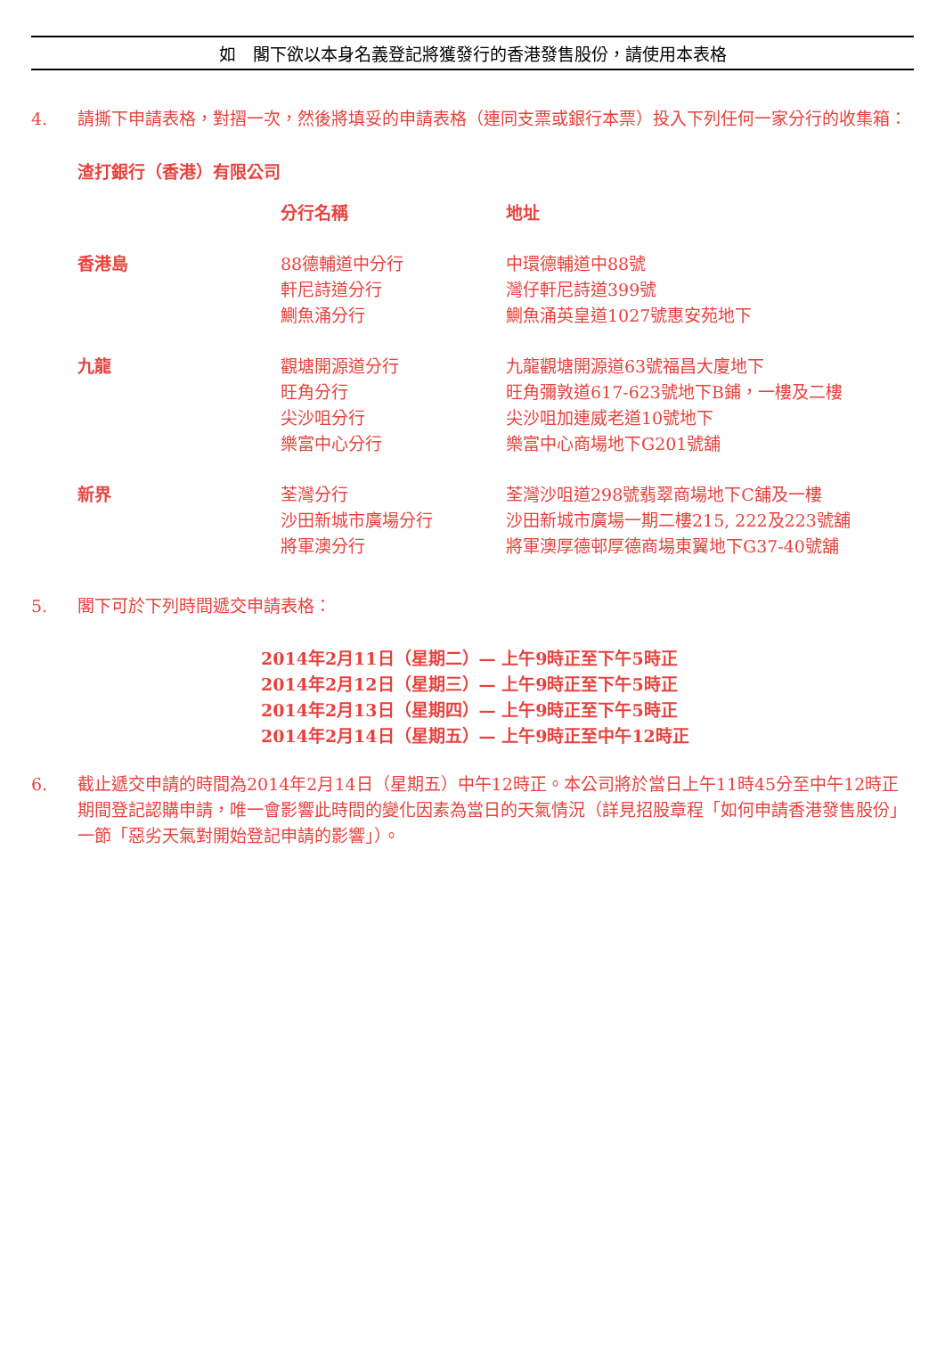如　閣下欲以本身名義登記將獲發行的香港發售股份，請使用本表格
4. 請撕下申請表格，對摺一次，然後將填妥的申請表格（連同支票或銀行本票）投入下列任何一家分行的收集箱：
渣打銀行（香港）有限公司
| | 分行名稱 | 地址 |
| --- | --- | --- |
| 香港島 | 88德輔道中分行 軒尼詩道分行 鰂魚涌分行 | 中環德輔道中88號 灣仔軒尼詩道399號 鰂魚涌英皇道1027號惠安苑地下 |
| 九龍 | 觀塘開源道分行 旺角分行 尖沙咀分行 樂富中心分行 | 九龍觀塘開源道63號福昌大廈地下 旺角彌敦道617-623號地下B鋪，一樓及二樓 尖沙咀加連威老道10號地下 樂富中心商場地下G201號舖 |
| 新界 | 荃灣分行 沙田新城市廣場分行 將軍澳分行 | 荃灣沙咀道298號翡翠商場地下C舖及一樓 沙田新城市廣場一期二樓215, 222及223號舖 將軍澳厚德邨厚德商場東翼地下G37-40號舖 |
5. 閣下可於下列時間遞交申請表格：
2014年2月11日（星期二）— 上午9時正至下午5時正
2014年2月12日（星期三）— 上午9時正至下午5時正
2014年2月13日（星期四）— 上午9時正至下午5時正
2014年2月14日（星期五）— 上午9時正至中午12時正
6. 截止遞交申請的時間為2014年2月14日（星期五）中午12時正。本公司將於當日上午11時45分至中午12時正期間登記認購申請，唯一會影響此時間的變化因素為當日的天氣情況（詳見招股章程「如何申請香港發售股份」一節「惡劣天氣對開始登記申請的影響」）。